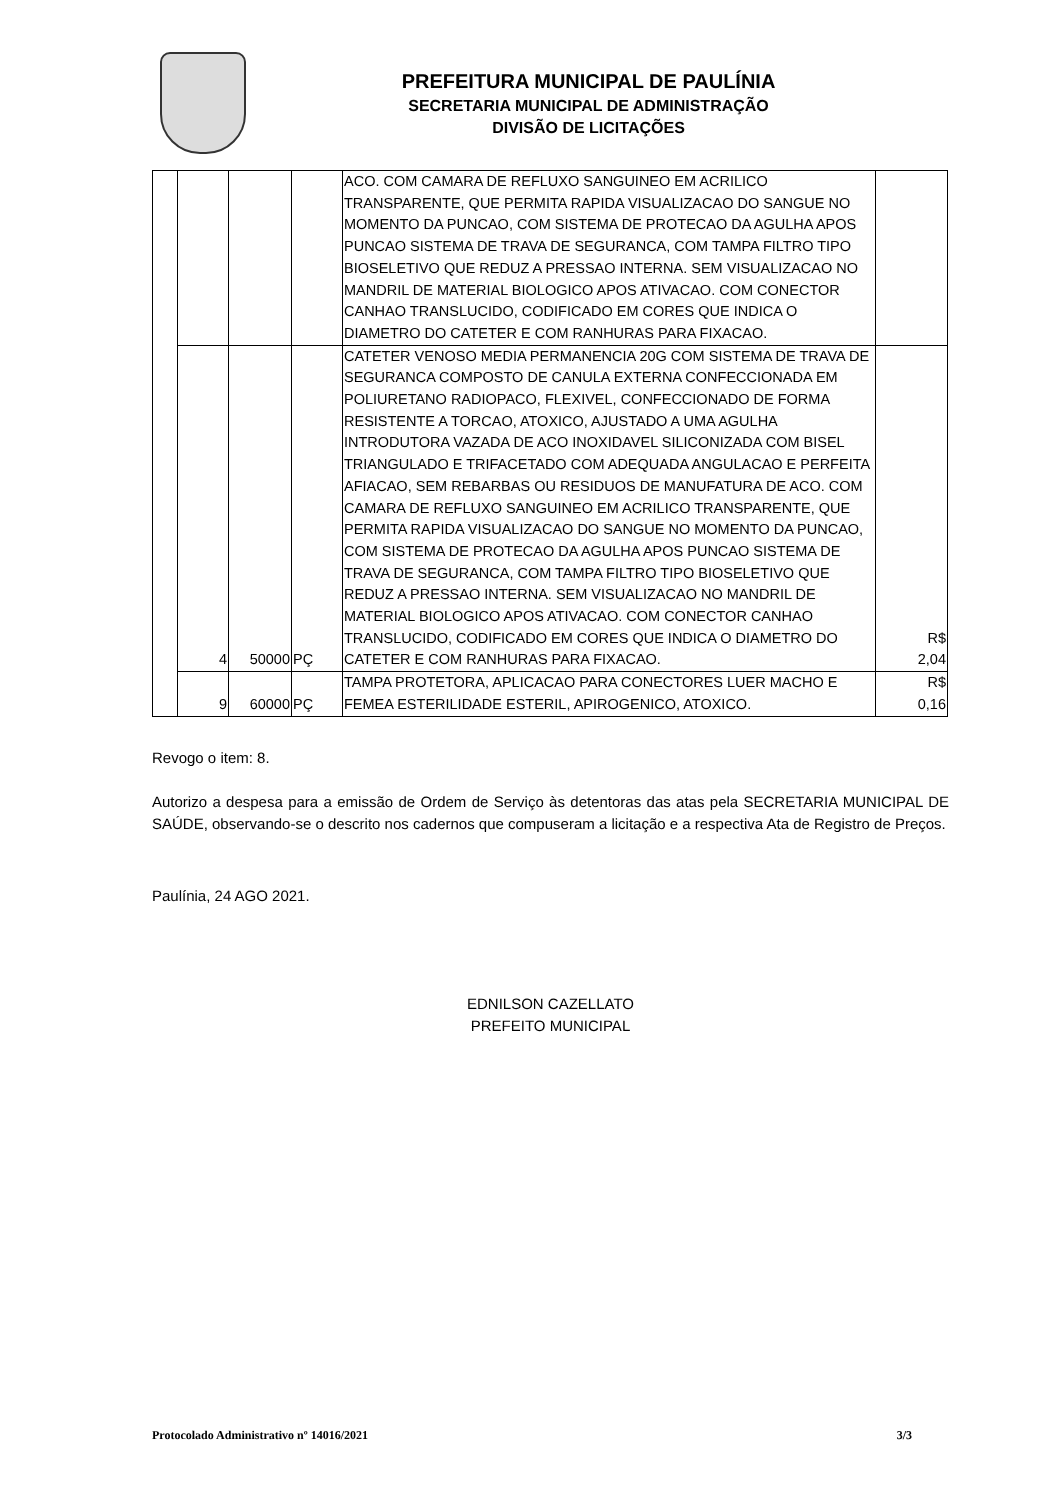PREFEITURA MUNICIPAL DE PAULÍNIA
SECRETARIA MUNICIPAL DE ADMINISTRAÇÃO
DIVISÃO DE LICITAÇÕES
| | | | | ACO. COM CAMARA DE REFLUXO SANGUINEO EM ACRILICO TRANSPARENTE, QUE PERMITA RAPIDA VISUALIZACAO DO SANGUE NO MOMENTO DA PUNCAO, COM SISTEMA DE PROTECAO DA AGULHA APOS PUNCAO SISTEMA DE TRAVA DE SEGURANCA, COM TAMPA FILTRO TIPO BIOSELETIVO QUE REDUZ A PRESSAO INTERNA. SEM VISUALIZACAO NO MANDRIL DE MATERIAL BIOLOGICO APOS ATIVACAO. COM CONECTOR CANHAO TRANSLUCIDO, CODIFICADO EM CORES QUE INDICA O DIAMETRO DO CATETER E COM RANHURAS PARA FIXACAO. | |
| | 4 | 50000 | PÇ | CATETER VENOSO MEDIA PERMANENCIA 20G COM SISTEMA DE TRAVA DE SEGURANCA COMPOSTO DE CANULA EXTERNA CONFECCIONADA EM POLIURETANO RADIOPACO, FLEXIVEL, CONFECCIONADO DE FORMA RESISTENTE A TORCAO, ATOXICO, AJUSTADO A UMA AGULHA INTRODUTORA VAZADA DE ACO INOXIDAVEL SILICONIZADA COM BISEL TRIANGULADO E TRIFACETADO COM ADEQUADA ANGULACAO E PERFEITA AFIACAO, SEM REBARBAS OU RESIDUOS DE MANUFATURA DE ACO. COM CAMARA DE REFLUXO SANGUINEO EM ACRILICO TRANSPARENTE, QUE PERMITA RAPIDA VISUALIZACAO DO SANGUE NO MOMENTO DA PUNCAO, COM SISTEMA DE PROTECAO DA AGULHA APOS PUNCAO SISTEMA DE TRAVA DE SEGURANCA, COM TAMPA FILTRO TIPO BIOSELETIVO QUE REDUZ A PRESSAO INTERNA. SEM VISUALIZACAO NO MANDRIL DE MATERIAL BIOLOGICO APOS ATIVACAO. COM CONECTOR CANHAO TRANSLUCIDO, CODIFICADO EM CORES QUE INDICA O DIAMETRO DO CATETER E COM RANHURAS PARA FIXACAO. | R$ 2,04 |
| | 9 | 60000 | PÇ | TAMPA PROTETORA, APLICACAO PARA CONECTORES LUER MACHO E FEMEA ESTERILIDADE ESTERIL, APIROGENICO, ATOXICO. | R$ 0,16 |
Revogo o item: 8.
Autorizo a despesa para a emissão de Ordem de Serviço às detentoras das atas pela SECRETARIA MUNICIPAL DE SAÚDE, observando-se o descrito nos cadernos que compuseram a licitação e a respectiva Ata de Registro de Preços.
Paulínia, 24 AGO 2021.
EDNILSON CAZELLATO
PREFEITO MUNICIPAL
Protocolado Administrativo nº 14016/2021 3/3